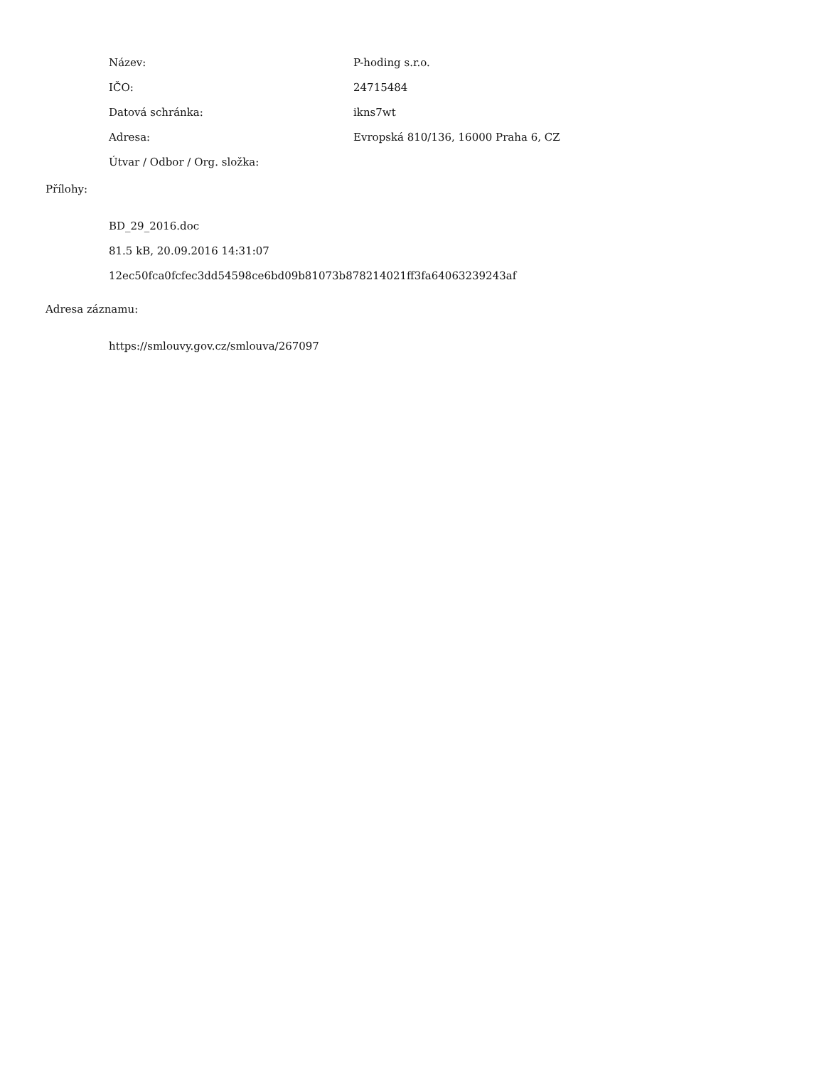| Název: | P-hoding s.r.o. |
| IČO: | 24715484 |
| Datová schránka: | ikns7wt |
| Adresa: | Evropská 810/136, 16000 Praha 6, CZ |
| Útvar / Odbor / Org. složka: | |
Přílohy:
BD_29_2016.doc
81.5 kB, 20.09.2016 14:31:07
12ec50fca0fcfec3dd54598ce6bd09b81073b878214021ff3fa64063239243af
Adresa záznamu:
https://smlouvy.gov.cz/smlouva/267097